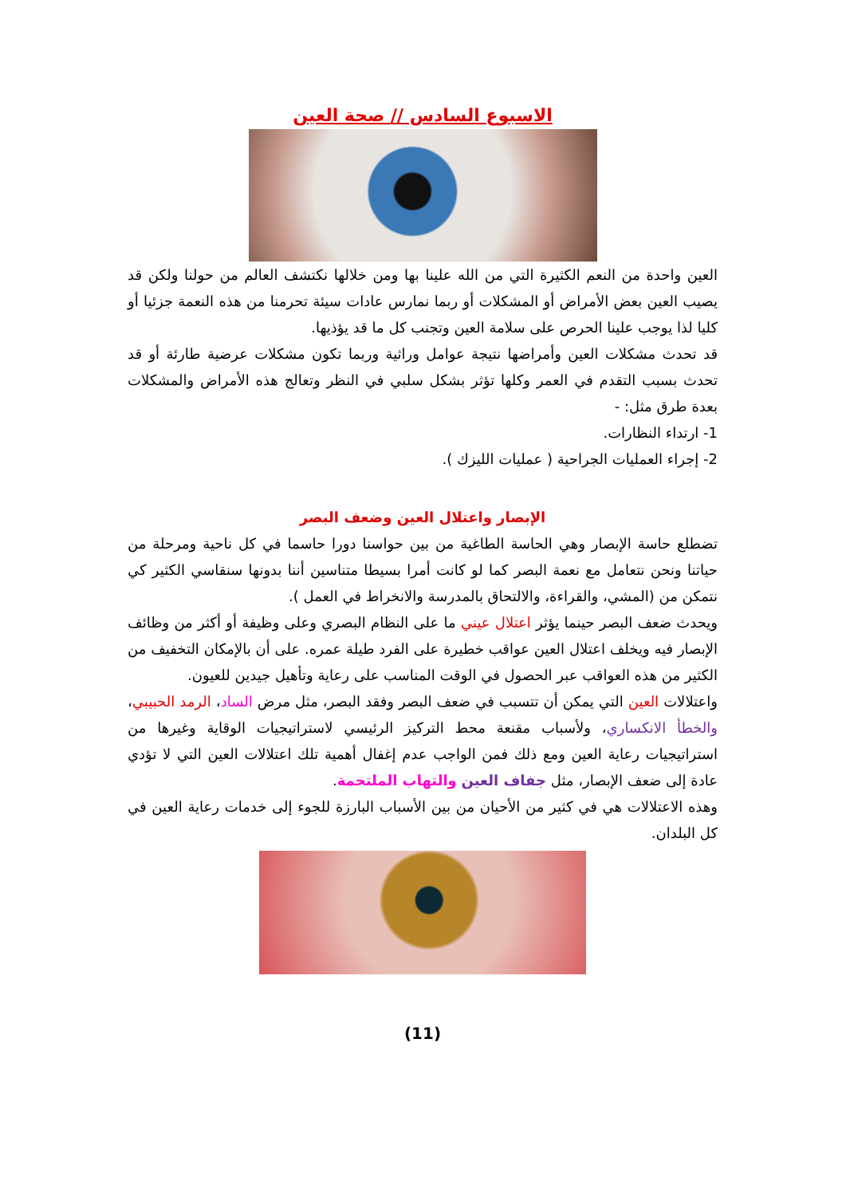الاسبوع السادس // صحة العين
العين واحدة من النعم الكثيرة التي من الله علينا بها ومن خلالها نكتشف العالم من حولنا ولكن قد يصيب العين بعض الأمراض أو المشكلات أو ربما نمارس عادات سيئة تحرمنا من هذه النعمة جزئيا أو كليا لذا يوجب علينا الحرص على سلامة العين وتجنب كل ما قد يؤذيها.
قد تحدث مشكلات العين وأمراضها نتيجة عوامل وراثية وربما تكون مشكلات عرضية طارئة أو قد تحدث بسبب التقدم في العمر وكلها تؤثر بشكل سلبي في النظر وتعالج هذه الأمراض والمشكلات بعدة طرق مثل: -
1- ارتداء النظارات.
2- إجراء العمليات الجراحية ( عمليات الليزك ).
الإبصار واعتلال العين وضعف البصر
تضطلع حاسة الإبصار وهي الحاسة الطاغية من بين حواسنا دورا حاسما في كل ناحية ومرحلة من حياتنا ونحن نتعامل مع نعمة البصر كما لو كانت أمرا بسيطا متناسين أننا بدونها سنقاسي الكثير كي نتمكن من (المشي، والقراءة، والالتحاق بالمدرسة والانخراط في العمل ).
ويحدث ضعف البصر حينما يؤثر اعتلال عيني ما على النظام البصري وعلى وظيفة أو أكثر من وظائف الإبصار فيه ويخلف اعتلال العين عواقب خطيرة على الفرد طيلة عمره. على أن بالإمكان التخفيف من الكثير من هذه العواقب عبر الحصول في الوقت المناسب على رعاية وتأهيل جيدين للعيون.
واعتلالات العين التي يمكن أن تتسبب في ضعف البصر وفقد البصر، مثل مرض الساد، الرمد الحبيبي، والخطأ الانكساري، ولأسباب مقنعة محط التركيز الرئيسي لاستراتيجيات الوقاية وغيرها من استراتيجيات رعاية العين ومع ذلك فمن الواجب عدم إغفال أهمية تلك اعتلالات العين التي لا تؤدي عادة إلى ضعف الإبصار، مثل جفاف العين والتهاب الملتحمة.
وهذه الاعتلالات هي في كثير من الأحيان من بين الأسباب البارزة للجوء إلى خدمات رعاية العين في كل البلدان.
(11)